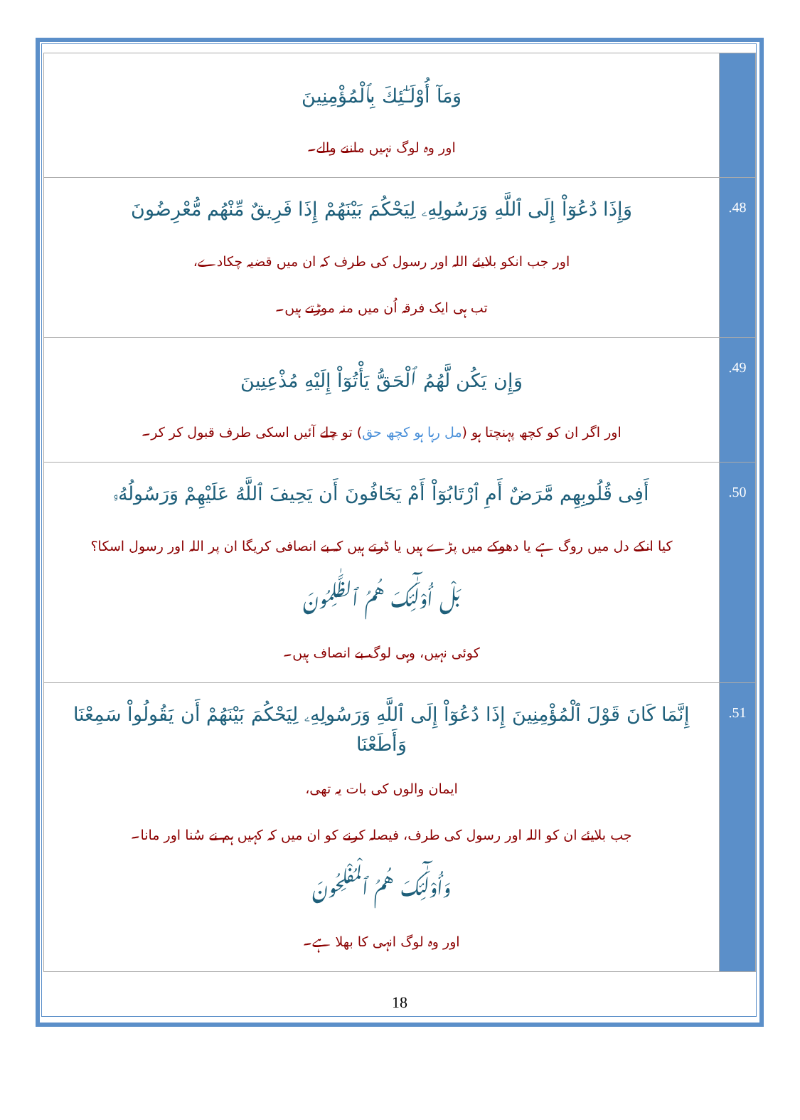| وَمَآ أُوْلَـٰٓئِكَ بِٱلْمُؤْمِنِينَ اور وہ لوگ نہیں ماننے والے۔ | |
| وَإِذَا دُعُوٓاْ إِلَى ٱللَّهِ وَرَسُولِهِۦ لِيَحْكُمَ بَيْنَهُمْ إِذَا فَرِيقٌ مِّنْهُم مُّعْرِضُونَ اور جب انکو بلایئے اللہ اور رسول کی طرف کہ ان میں قضیہ چکادے، تب ہی ایک فرقہ اُن میں منہ موڑتے ہیں۔ | .48 |
| وَإِن يَكُن لَّهُمُ ٱلْحَقُّ يَأْتُوٓاْ إِلَيْهِ مُذْعِنِينَ اور اگر ان کو کچھ پہنچتا ہو ( مل رہا ہو کچھ حق ) تو چلے آئیں اسکی طرف قبول کر کر۔ | .49 |
| أَفِى قُلُوبِهِم مَّرَضٌ أَمِ ٱرْتَابُوٓاْ أَمْ يَخَافُونَ أَن يَحِيفَ ٱللَّهُ عَلَيْهِمْ وَرَسُولُهُۥ کیا انکے دل میں روگ ہے یا دھوکے میں پڑے ہیں یا ڈرتے ہیں کہ بے انصافی کریگا ان پر اللہ اور رسول اسکا؟ بَلْ أُوْلَـٰٓئِكَ هُمُ ٱلظَّـٰلِمُونَ کوئی نہیں، وہی لوگ بے انصاف ہیں۔ | .50 |
| إِنَّمَا كَانَ قَوْلَ ٱلْمُؤْمِنِينَ إِذَا دُعُوٓاْ إِلَى ٱللَّهِ وَرَسُولِهِۦ لِيَحْكُمَ بَيْنَهُمْ أَن يَقُولُواْ سَمِعْنَا وَأَطَعْنَا ایمان والوں کی بات یہ تھی، جب بلایئے ان کو اللہ اور رسول کی طرف، فیصلہ کرنے کو ان میں کہ کہیں ہم نے سُنا اور مانا۔ وَأُوْلَـٰٓئِكَ هُمُ ٱلْمُفْلِحُونَ اور وہ لوگ انہی کا بھلا ہے۔ | .51 |
18